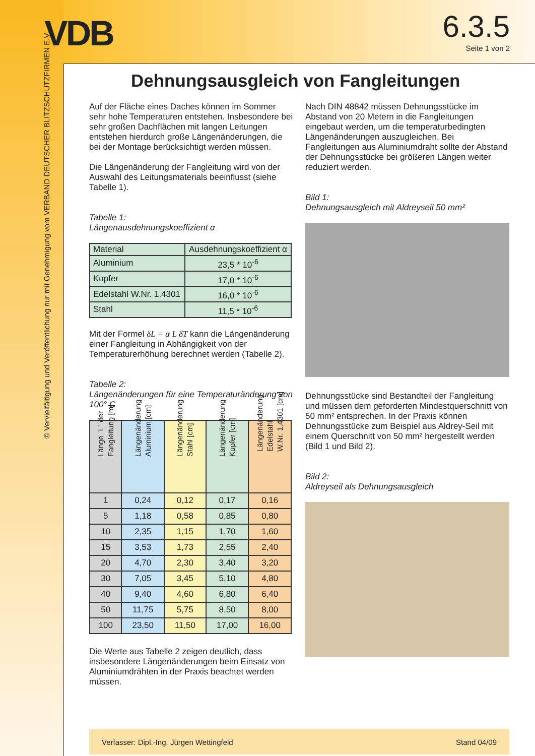VDB
© Vervielfältigung und Veröffentlichung nur mit Genehmigung vom VERBAND DEUTSCHER BLITZSCHUTZFIRMEN E.V.
6.3.5
Seite 1 von 2
Dehnungsausgleich von Fangleitungen
Auf der Fläche eines Daches können im Sommer sehr hohe Temperaturen entstehen. Insbesondere bei sehr großen Dachflächen mit langen Leitungen entstehen hierdurch große Längenänderungen, die bei der Montage berücksichtigt werden müssen.
Die Längenänderung der Fangleitung wird von der Auswahl des Leitungsmaterials beeinflusst (siehe Tabelle 1).
Tabelle 1:
Längenausdehnungskoeffizient α
| Material | Ausdehnungskoeffizient α |
| Aluminium | 23,5 * 10<sup>-6</sup> |
| Kupfer | 17,0 * 10<sup>-6</sup> |
| Edelstahl W.Nr. 1.4301 | 16,0 * 10<sup>-6</sup> |
| Stahl | 11,5 * 10<sup>-6</sup> |
Mit der Formel δL = α L δT kann die Längenänderung einer Fangleitung in Abhängigkeit von der Temperaturerhöhung berechnet werden (Tabelle 2).
Tabelle 2:
Längenänderungen für eine Temperaturänderung von 100° C
| Länge `L` der Fangleitung [m] | Längenänderung Aluminium [cm] | Längenänderung Stahl [cm] | Längenänderung Kupfer [cm] | Längenänderung Edelstahl W.Nr. 1.4301 [cm] |
| --- | --- | --- | --- | --- |
| 1 | 0,24 | 0,12 | 0,17 | 0,16 |
| 5 | 1,18 | 0,58 | 0,85 | 0,80 |
| 10 | 2,35 | 1,15 | 1,70 | 1,60 |
| 15 | 3,53 | 1,73 | 2,55 | 2,40 |
| 20 | 4,70 | 2,30 | 3,40 | 3,20 |
| 30 | 7,05 | 3,45 | 5,10 | 4,80 |
| 40 | 9,40 | 4,60 | 6,80 | 6,40 |
| 50 | 11,75 | 5,75 | 8,50 | 8,00 |
| 100 | 23,50 | 11,50 | 17,00 | 16,00 |
Die Werte aus Tabelle 2 zeigen deutlich, dass insbesondere Längenänderungen beim Einsatz von Aluminiumdrähten in der Praxis beachtet werden müssen.
Nach DIN 48842 müssen Dehnungsstücke im Abstand von 20 Metern in die Fangleitungen eingebaut werden, um die temperaturbedingten Längenänderungen auszugleichen. Bei Fangleitungen aus Aluminiumdraht sollte der Abstand der Dehnungsstücke bei größeren Längen weiter reduziert werden.
Bild 1:
Dehnungsausgleich mit Aldreyseil 50 mm²
Dehnungsstücke sind Bestandteil der Fangleitung und müssen dem geforderten Mindestquerschnitt von 50 mm² entsprechen. In der Praxis können Dehnungsstücke zum Beispiel aus Aldrey-Seil mit einem Querschnitt von 50 mm² hergestellt werden (Bild 1 und Bild 2).
Bild 2:
Aldreyseil als Dehnungsausgleich
Verfasser: Dipl.-Ing. Jürgen Wettingfeld Stand 04/09